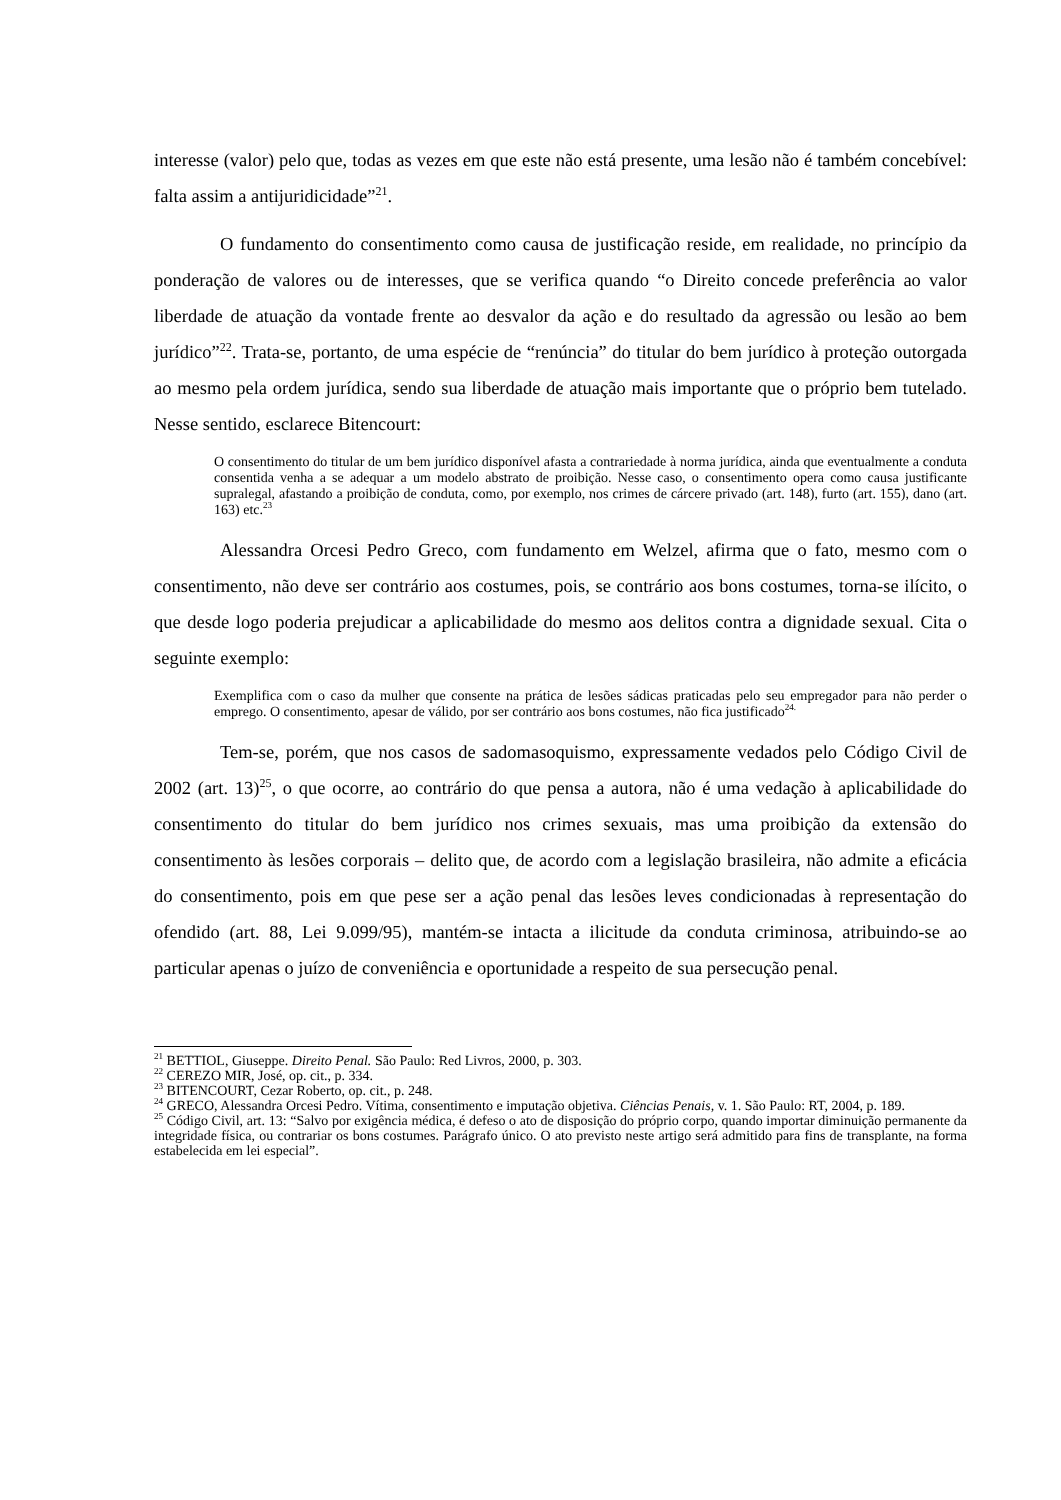interesse (valor) pelo que, todas as vezes em que este não está presente, uma lesão não é também concebível: falta assim a antijuridicidade”<sup>21</sup>.
O fundamento do consentimento como causa de justificação reside, em realidade, no princípio da ponderação de valores ou de interesses, que se verifica quando “o Direito concede preferência ao valor liberdade de atuação da vontade frente ao desvalor da ação e do resultado da agressão ou lesão ao bem jurídico”<sup>22</sup>. Trata-se, portanto, de uma espécie de “renúncia” do titular do bem jurídico à proteção outorgada ao mesmo pela ordem jurídica, sendo sua liberdade de atuação mais importante que o próprio bem tutelado. Nesse sentido, esclarece Bitencourt:
O consentimento do titular de um bem jurídico disponível afasta a contrariedade à norma jurídica, ainda que eventualmente a conduta consentida venha a se adequar a um modelo abstrato de proibição. Nesse caso, o consentimento opera como causa justificante supralegal, afastando a proibição de conduta, como, por exemplo, nos crimes de cárcere privado (art. 148), furto (art. 155), dano (art. 163) etc.<sup>23</sup>
Alessandra Orcesi Pedro Greco, com fundamento em Welzel, afirma que o fato, mesmo com o consentimento, não deve ser contrário aos costumes, pois, se contrário aos bons costumes, torna-se ilícito, o que desde logo poderia prejudicar a aplicabilidade do mesmo aos delitos contra a dignidade sexual. Cita o seguinte exemplo:
Exemplifica com o caso da mulher que consente na prática de lesões sádicas praticadas pelo seu empregador para não perder o emprego. O consentimento, apesar de válido, por ser contrário aos bons costumes, não fica justificado<sup>24.</sup>
Tem-se, porém, que nos casos de sadomasoquismo, expressamente vedados pelo Código Civil de 2002 (art. 13)<sup>25</sup>, o que ocorre, ao contrário do que pensa a autora, não é uma vedação à aplicabilidade do consentimento do titular do bem jurídico nos crimes sexuais, mas uma proibição da extensão do consentimento às lesões corporais – delito que, de acordo com a legislação brasileira, não admite a eficácia do consentimento, pois em que pese ser a ação penal das lesões leves condicionadas à representação do ofendido (art. 88, Lei 9.099/95), mantém-se intacta a ilicitude da conduta criminosa, atribuindo-se ao particular apenas o juízo de conveniência e oportunidade a respeito de sua persecução penal.
<sup>21</sup> BETTIOL, Giuseppe. Direito Penal. São Paulo: Red Livros, 2000, p. 303.
<sup>22</sup> CEREZO MIR, José, op. cit., p. 334.
<sup>23</sup> BITENCOURT, Cezar Roberto, op. cit., p. 248.
<sup>24</sup> GRECO, Alessandra Orcesi Pedro. Vítima, consentimento e imputação objetiva. Ciências Penais, v. 1. São Paulo: RT, 2004, p. 189.
<sup>25</sup> Código Civil, art. 13: “Salvo por exigência médica, é defeso o ato de disposição do próprio corpo, quando importar diminuição permanente da integridade física, ou contrariar os bons costumes. Parágrafo único. O ato previsto neste artigo será admitido para fins de transplante, na forma estabelecida em lei especial”.